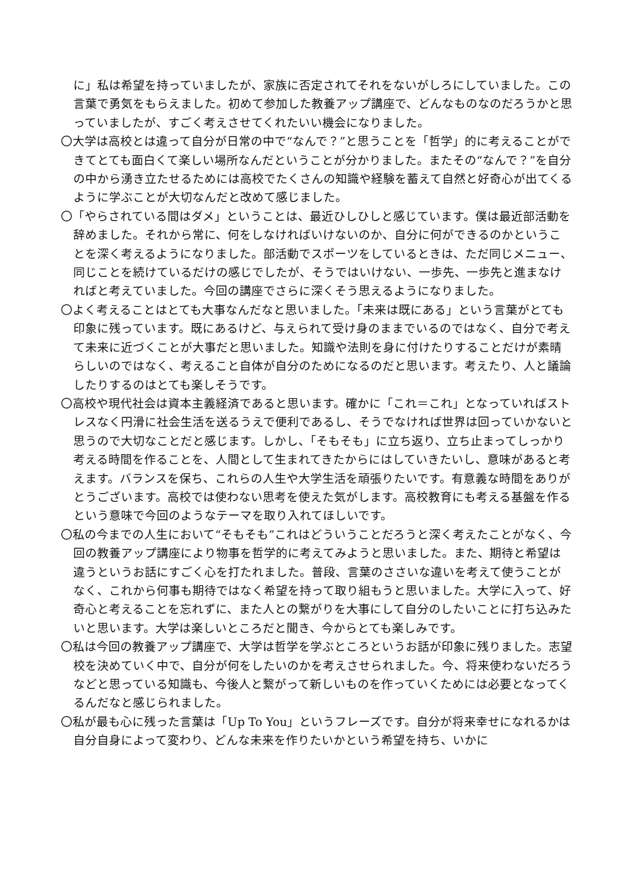に」私は希望を持っていましたが、家族に否定されてそれをないがしろにしていました。この言葉で勇気をもらえました。初めて参加した教養アップ講座で、どんなものなのだろうかと思っていましたが、すごく考えさせてくれたいい機会になりました。
〇大学は高校とは違って自分が日常の中で“なんで？”と思うことを「哲学」的に考えることができてとても面白くて楽しい場所なんだということが分かりました。またその“なんで？”を自分の中から湧き立たせるためには高校でたくさんの知識や経験を蓄えて自然と好奇心が出てくるように学ぶことが大切なんだと改めて感じました。
〇「やらされている間はダメ」ということは、最近ひしひしと感じています。僕は最近部活動を辞めました。それから常に、何をしなければいけないのか、自分に何ができるのかということを深く考えるようになりました。部活動でスポーツをしているときは、ただ同じメニュー、同じことを続けているだけの感じでしたが、そうではいけない、一歩先、一歩先と進まなければと考えていました。今回の講座でさらに深くそう思えるようになりました。
〇よく考えることはとても大事なんだなと思いました。「未来は既にある」という言葉がとても印象に残っています。既にあるけど、与えられて受け身のままでいるのではなく、自分で考えて未来に近づくことが大事だと思いました。知識や法則を身に付けたりすることだけが素晴らしいのではなく、考えること自体が自分のためになるのだと思います。考えたり、人と議論したりするのはとても楽しそうです。
〇高校や現代社会は資本主義経済であると思います。確かに「これ＝これ」となっていればストレスなく円滑に社会生活を送るうえで便利であるし、そうでなければ世界は回っていかないと思うので大切なことだと感じます。しかし、「そもそも」に立ち返り、立ち止まってしっかり考える時間を作ることを、人間として生まれてきたからにはしていきたいし、意味があると考えます。バランスを保ち、これらの人生や大学生活を頑張りたいです。有意義な時間をありがとうございます。高校では使わない思考を使えた気がします。高校教育にも考える基盤を作るという意味で今回のようなテーマを取り入れてほしいです。
〇私の今までの人生において“そもそも”これはどういうことだろうと深く考えたことがなく、今回の教養アップ講座により物事を哲学的に考えてみようと思いました。また、期待と希望は違うというお話にすごく心を打たれました。普段、言葉のささいな違いを考えて使うことがなく、これから何事も期待ではなく希望を持って取り組もうと思いました。大学に入って、好奇心と考えることを忘れずに、また人との繋がりを大事にして自分のしたいことに打ち込みたいと思います。大学は楽しいところだと聞き、今からとても楽しみです。
〇私は今回の教養アップ講座で、大学は哲学を学ぶところというお話が印象に残りました。志望校を決めていく中で、自分が何をしたいのかを考えさせられました。今、将来使わないだろうなどと思っている知識も、今後人と繋がって新しいものを作っていくためには必要となってくるんだなと感じられました。
〇私が最も心に残った言葉は「Up To You」というフレーズです。自分が将来幸せになれるかは自分自身によって変わり、どんな未来を作りたいかという希望を持ち、いかに